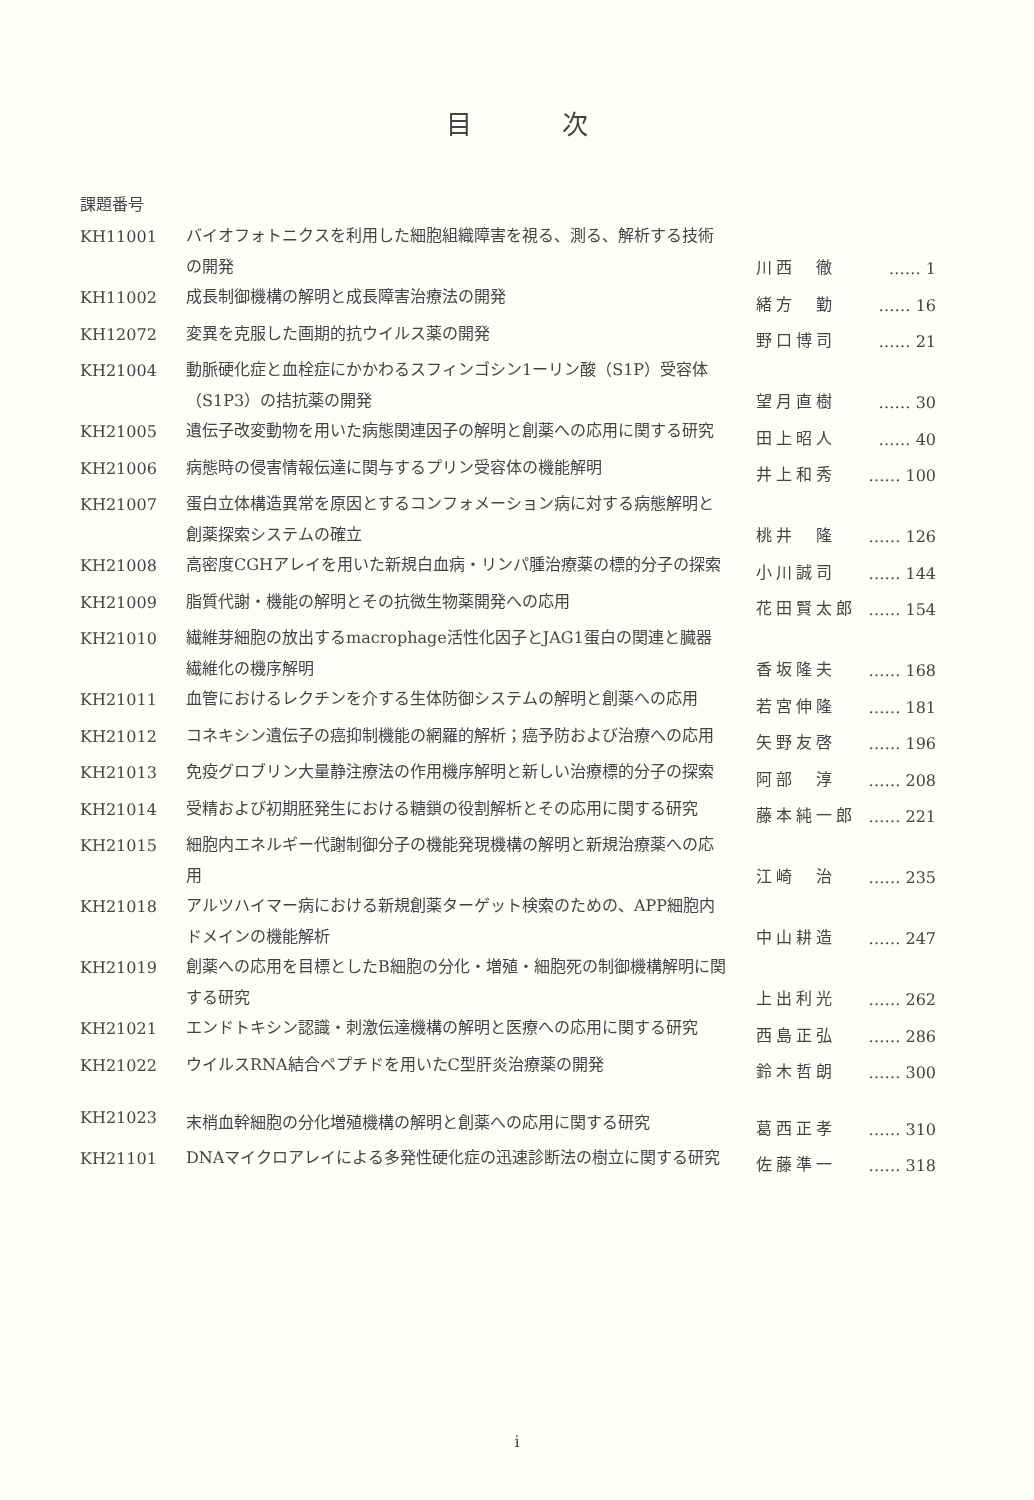目次
課題番号
| KH11001 | バイオフォトニクスを利用した細胞組織障害を視る、測る、解析する技術の開発 | 川西 徹 | …… 1 |
| KH11002 | 成長制御機構の解明と成長障害治療法の開発 | 緒方 勤 | …… 16 |
| KH12072 | 変異を克服した画期的抗ウイルス薬の開発 | 野口博司 | …… 21 |
| KH21004 | 動脈硬化症と血栓症にかかわるスフィンゴシン1ーリン酸（S1P）受容体（S1P3）の拮抗薬の開発 | 望月直樹 | …… 30 |
| KH21005 | 遺伝子改変動物を用いた病態関連因子の解明と創薬への応用に関する研究 | 田上昭人 | …… 40 |
| KH21006 | 病態時の侵害情報伝達に関与するプリン受容体の機能解明 | 井上和秀 | …… 100 |
| KH21007 | 蛋白立体構造異常を原因とするコンフォメーション病に対する病態解明と創薬探索システムの確立 | 桃井 隆 | …… 126 |
| KH21008 | 高密度CGHアレイを用いた新規白血病・リンパ腫治療薬の標的分子の探索 | 小川誠司 | …… 144 |
| KH21009 | 脂質代謝・機能の解明とその抗微生物薬開発への応用 | 花田賢太郎 | …… 154 |
| KH21010 | 繊維芽細胞の放出するmacrophage活性化因子とJAG1蛋白の関連と臓器繊維化の機序解明 | 香坂隆夫 | …… 168 |
| KH21011 | 血管におけるレクチンを介する生体防御システムの解明と創薬への応用 | 若宮伸隆 | …… 181 |
| KH21012 | コネキシン遺伝子の癌抑制機能の網羅的解析；癌予防および治療への応用 | 矢野友啓 | …… 196 |
| KH21013 | 免疫グロブリン大量静注療法の作用機序解明と新しい治療標的分子の探索 | 阿部 淳 | …… 208 |
| KH21014 | 受精および初期胚発生における糖鎖の役割解析とその応用に関する研究 | 藤本純一郎 | …… 221 |
| KH21015 | 細胞内エネルギー代謝制御分子の機能発現機構の解明と新規治療薬への応用 | 江崎 治 | …… 235 |
| KH21018 | アルツハイマー病における新規創薬ターゲット検索のための、APP細胞内ドメインの機能解析 | 中山耕造 | …… 247 |
| KH21019 | 創薬への応用を目標としたB細胞の分化・増殖・細胞死の制御機構解明に関する研究 | 上出利光 | …… 262 |
| KH21021 | エンドトキシン認識・刺激伝達機構の解明と医療への応用に関する研究 | 西島正弘 | …… 286 |
| KH21022 | ウイルスRNA結合ペプチドを用いたC型肝炎治療薬の開発 | 鈴木哲朗 | …… 300 |
| KH21023 | 末梢血幹細胞の分化増殖機構の解明と創薬への応用に関する研究 | 葛西正孝 | …… 310 |
| KH21101 | DNAマイクロアレイによる多発性硬化症の迅速診断法の樹立に関する研究 | 佐藤準一 | …… 318 |
i